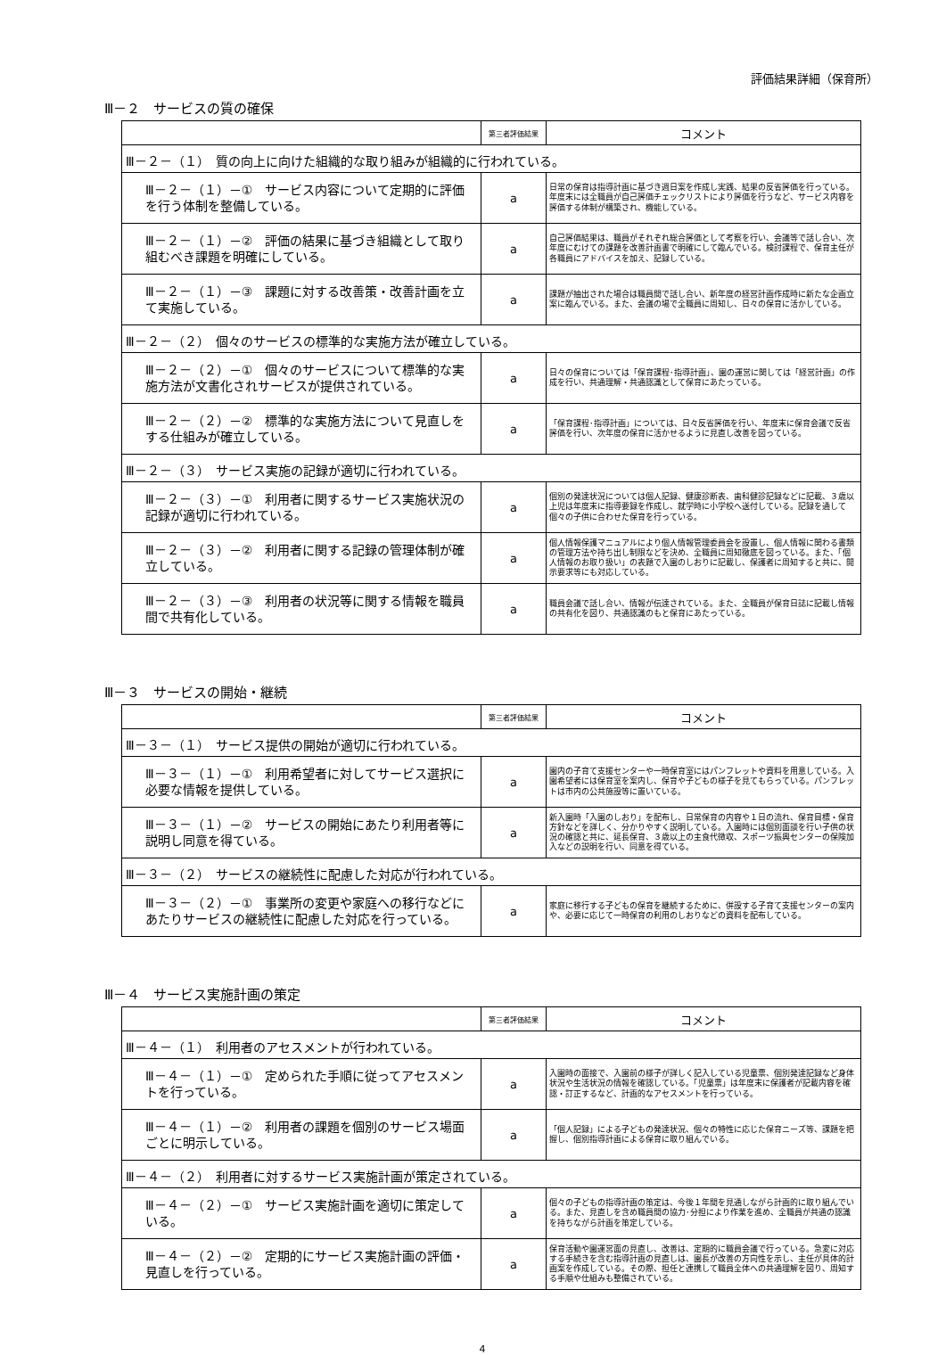評価結果詳細（保育所）
Ⅲ－２　サービスの質の確保
| | 第三者評価結果 | コメント |
| --- | --- | --- |
| Ⅲ－２－（１） 質の向上に向けた組織的な取り組みが組織的に行われている。 | | |
| Ⅲ－２－（１）－① サービス内容について定期的に評価を行う体制を整備している。 | a | 日常の保育は指導計画に基づき週日案を作成し実践、結果の反省評価を行っている。年度末には全職員が自己評価チェックリストにより評価を行うなど、サービス内容を評価する体制が構築され、機能している。 |
| Ⅲ－２－（１）－② 評価の結果に基づき組織として取り組むべき課題を明確にしている。 | a | 自己評価結果は、職員がそれぞれ総合評価として考察を行い、会議等で話し合い、次年度にむけての課題を改善計画書で明確にして臨んでいる。検討課程で、保育主任が各職員にアドバイスを加え、記録している。 |
| Ⅲ－２－（１）－③ 課題に対する改善策・改善計画を立て実施している。 | a | 課題が抽出された場合は職員間で話し合い、新年度の経営計画作成時に新たな企画立案に臨んでいる。また、会議の場で全職員に周知し、日々の保育に活かしている。 |
| Ⅲ－２－（２） 個々のサービスの標準的な実施方法が確立している。 | | |
| Ⅲ－２－（２）－① 個々のサービスについて標準的な実施方法が文書化されサービスが提供されている。 | a | 日々の保育については「保育課程･指導計画」、園の運営に関しては「経営計画」の作成を行い、共通理解・共通認識として保育にあたっている。 |
| Ⅲ－２－（２）－② 標準的な実施方法について見直しをする仕組みが確立している。 | a | 「保育課程･指導計画」については、日々反省評価を行い、年度末に保育会議で反省評価を行い、次年度の保育に活かせるように見直し改善を図っている。 |
| Ⅲ－２－（３） サービス実施の記録が適切に行われている。 | | |
| Ⅲ－２－（３）－① 利用者に関するサービス実施状況の記録が適切に行われている。 | a | 個別の発達状況については個人記録、健康診断表、歯科健診記録などに記載、３歳以上児は年度末に指導要録を作成し、就学時に小学校へ送付している。記録を通して個々の子供に合わせた保育を行っている。 |
| Ⅲ－２－（３）－② 利用者に関する記録の管理体制が確立している。 | a | 個人情報保護マニュアルにより個人情報管理委員会を設置し、個人情報に関わる書類の管理方法や持ち出し制限などを決め、全職員に周知徹底を図っている。また、「個人情報のお取り扱い」の表題で入園のしおりに記載し、保護者に周知すると共に、開示要求等にも対応している。 |
| Ⅲ－２－（３）－③ 利用者の状況等に関する情報を職員間で共有化している。 | a | 職員会議で話し合い、情報が伝達されている。また、全職員が保育日誌に記載し情報の共有化を図り、共通認識のもと保育にあたっている。 |
Ⅲ－３　サービスの開始・継続
| | 第三者評価結果 | コメント |
| --- | --- | --- |
| Ⅲ－３－（１） サービス提供の開始が適切に行われている。 | | |
| Ⅲ－３－（１）－① 利用希望者に対してサービス選択に必要な情報を提供している。 | a | 園内の子育て支援センターや一時保育室にはパンフレットや資料を用意している。入園希望者には保育室を案内し、保育や子どもの様子を見てもらっている。パンフレットは市内の公共施設等に置いている。 |
| Ⅲ－３－（１）－② サービスの開始にあたり利用者等に説明し同意を得ている。 | a | 新入園時「入園のしおり」を配布し、日常保育の内容や１日の流れ、保育目標・保育方針などを詳しく、分かりやすく説明している。入園時には個別面談を行い子供の状況の確認と共に、延長保育、３歳以上の主食代徴収、スポーツ振興センターの保険加入などの説明を行い、同意を得ている。 |
| Ⅲ－３－（２） サービスの継続性に配慮した対応が行われている。 | | |
| Ⅲ－３－（２）－① 事業所の変更や家庭への移行などにあたりサービスの継続性に配慮した対応を行っている。 | a | 家庭に移行する子どもの保育を継続するために、併設する子育て支援センターの案内や、必要に応じて一時保育の利用のしおりなどの資料を配布している。 |
Ⅲ－４　サービス実施計画の策定
| | 第三者評価結果 | コメント |
| --- | --- | --- |
| Ⅲ－４－（１） 利用者のアセスメントが行われている。 | | |
| Ⅲ－４－（１）－① 定められた手順に従ってアセスメントを行っている。 | a | 入園時の面接で、入園前の様子が詳しく記入している児童票、個別発達記録など身体状況や生活状況の情報を確認している。「児童票」は年度末に保護者が記載内容を確認・訂正するなど、計画的なアセスメントを行っている。 |
| Ⅲ－４－（１）－② 利用者の課題を個別のサービス場面ごとに明示している。 | a | 「個人記録」による子どもの発達状況、個々の特性に応じた保育ニーズ等、課題を把握し、個別指導計画による保育に取り組んでいる。 |
| Ⅲ－４－（２） 利用者に対するサービス実施計画が策定されている。 | | |
| Ⅲ－４－（２）－① サービス実施計画を適切に策定している。 | a | 個々の子どもの指導計画の策定は、今後１年間を見通しながら計画的に取り組んでいる。また、見直しを含め職員間の協力･分担により作業を進め、全職員が共通の認識を持ちながら計画を策定している。 |
| Ⅲ－４－（２）－② 定期的にサービス実施計画の評価・見直しを行っている。 | a | 保育活動や園運営面の見直し、改善は、定期的に職員会議で行っている。急変に対応する手続きを含む指導計画の見直しは、園長が改善の方向性を示し、主任が具体的計画案を作成している。その際、担任と連携して職員全体への共通理解を図り、周知する手順や仕組みも整備されている。 |
4